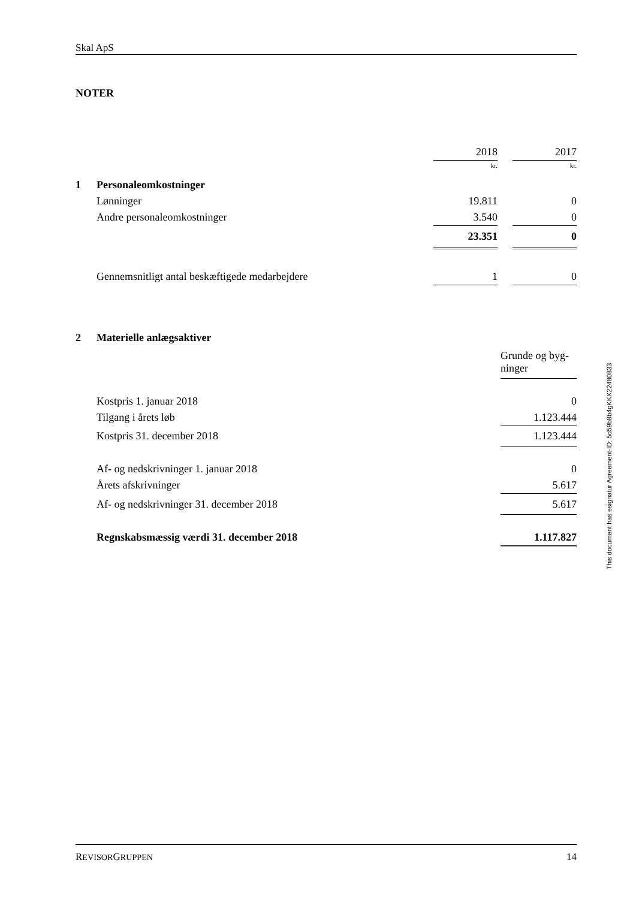Skal ApS
NOTER
| | | 2018 | | 2017 |
| | | kr. | | kr. |
| 1 | Personaleomkostninger | | | |
| | Lønninger | 19.811 | | 0 |
| | Andre personaleomkostninger | 3.540 | | 0 |
| | | 23.351 | | 0 |
| | Gennemsnitligt antal beskæftigede medarbejdere | 1 | | 0 |
| 2 | Materielle anlægsaktiver | |
| | | Grunde og byg- ninger |
| | Kostpris 1. januar 2018 | 0 |
| | Tilgang i årets løb | 1.123.444 |
| | Kostpris 31. december 2018 | 1.123.444 |
| | Af- og nedskrivninger 1. januar 2018 | 0 |
| | Årets afskrivninger | 5.617 |
| | Af- og nedskrivninger 31. december 2018 | 5.617 |
| | Regnskabsmæssig værdi 31. december 2018 | 1.117.827 |
This document has esignatur Agreement-ID: 5d59b8b4gKKX22480833
REVISORGRUPPEN 14